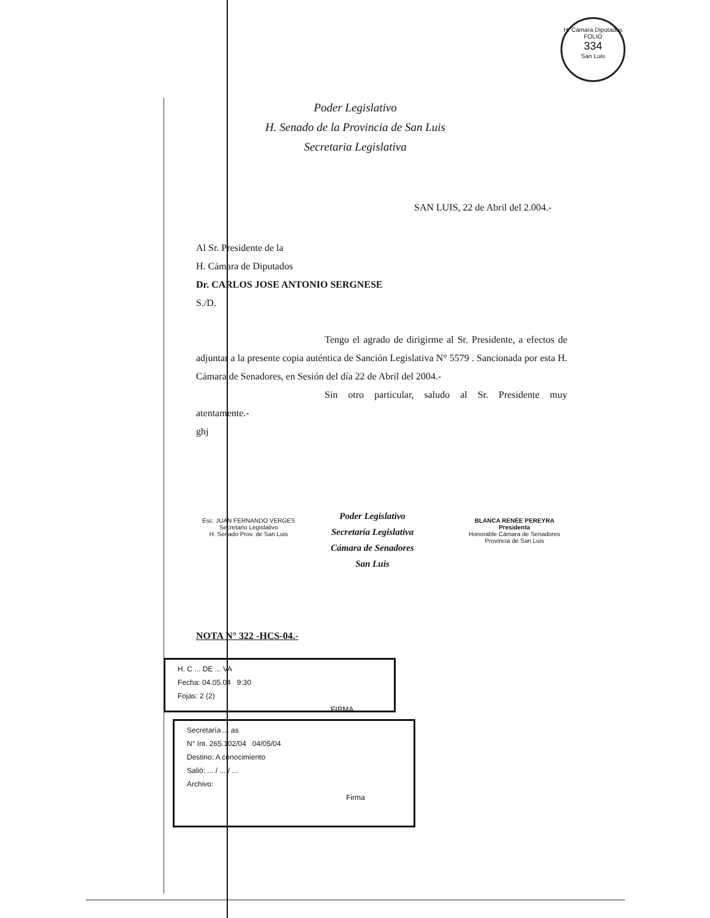H. Cámara Diputados
FOLIO
334
San Luis
Poder Legislativo
H. Senado de la Provincia de San Luis
Secretaria Legislativa
SAN LUIS, 22 de Abril del 2.004.-
Al Sr. Presidente de la
H. Cámara de Diputados
Dr. CARLOS JOSE ANTONIO SERGNESE
S./D.
Tengo el agrado de dirigirme al Sr. Presidente, a efectos de adjuntar a la presente copia auténtica de Sanción Legislativa N° 5579 . Sancionada por esta H. Cámara de Senadores, en Sesión del día 22 de Abril del 2004.-
Sin otro particular, saludo al Sr. Presidente muy atentamente.-
ghj
Esc. JUAN FERNANDO VERGES
Secretario Legislativo
H. Senado Prov. de San Luis
Poder Legislativo
Secretaría Legislativa
Cámara de Senadores
San Luis
BLANCA RENÉE PEREYRA
Presidenta
Honorable Cámara de Senadores
Provincia de San Luis
NOTA N° 322 -HCS-04.-
H. C ... DE ... VA
Fecha: 04.05.04 9:30
Fojas: 2 (2)
FIRMA
Secretaría ... as
N° Int. 265.102/04 04/05/04
Destino: A conocimiento
Salió: ... / ... / ...
Archivo:
Firma